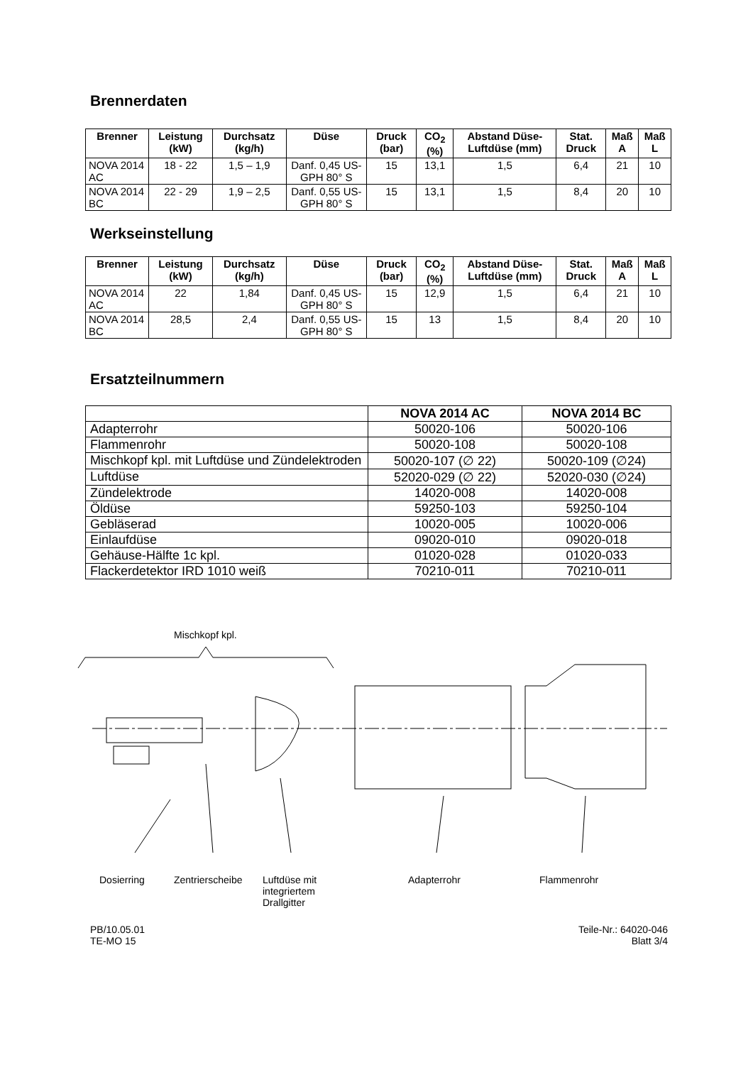Brennerdaten
| Brenner | Leistung (kW) | Durchsatz (kg/h) | Düse | Druck (bar) | CO<sub>2</sub> (%) | Abstand Düse-Luftdüse (mm) | Stat. Druck | Maß A | Maß L |
| --- | --- | --- | --- | --- | --- | --- | --- | --- | --- |
| NOVA 2014 AC | 18 - 22 | 1,5 – 1,9 | Danf. 0,45 US-GPH 80° S | 15 | 13,1 | 1,5 | 6,4 | 21 | 10 |
| NOVA 2014 BC | 22 - 29 | 1,9 – 2,5 | Danf. 0,55 US-GPH 80° S | 15 | 13,1 | 1,5 | 8,4 | 20 | 10 |
Werkseinstellung
| Brenner | Leistung (kW) | Durchsatz (kg/h) | Düse | Druck (bar) | CO<sub>2</sub> (%) | Abstand Düse-Luftdüse (mm) | Stat. Druck | Maß A | Maß L |
| --- | --- | --- | --- | --- | --- | --- | --- | --- | --- |
| NOVA 2014 AC | 22 | 1,84 | Danf. 0,45 US-GPH 80° S | 15 | 12,9 | 1,5 | 6,4 | 21 | 10 |
| NOVA 2014 BC | 28,5 | 2,4 | Danf. 0,55 US-GPH 80° S | 15 | 13 | 1,5 | 8,4 | 20 | 10 |
Ersatzteilnummern
| | NOVA 2014 AC | NOVA 2014 BC |
| --- | --- | --- |
| Adapterrohr | 50020-106 | 50020-106 |
| Flammenrohr | 50020-108 | 50020-108 |
| Mischkopf kpl. mit Luftdüse und Zündelektroden | 50020-107 (∅ 22) | 50020-109 (∅24) |
| Luftdüse | 52020-029 (∅ 22) | 52020-030 (∅24) |
| Zündelektrode | 14020-008 | 14020-008 |
| Öldüse | 59250-103 | 59250-104 |
| Gebläserad | 10020-005 | 10020-006 |
| Einlaufdüse | 09020-010 | 09020-018 |
| Gehäuse-Hälfte 1c kpl. | 01020-028 | 01020-033 |
| Flackerdetektor IRD 1010 weiß | 70210-011 | 70210-011 |
Mischkopf kpl.
Dosierring Zentrierscheibe Luftdüse mit
integriertem
Drallgitter Adapterrohr Flammenrohr
PB/10.05.01
TE-MO 15
Teile-Nr.: 64020-046
Blatt 3/4